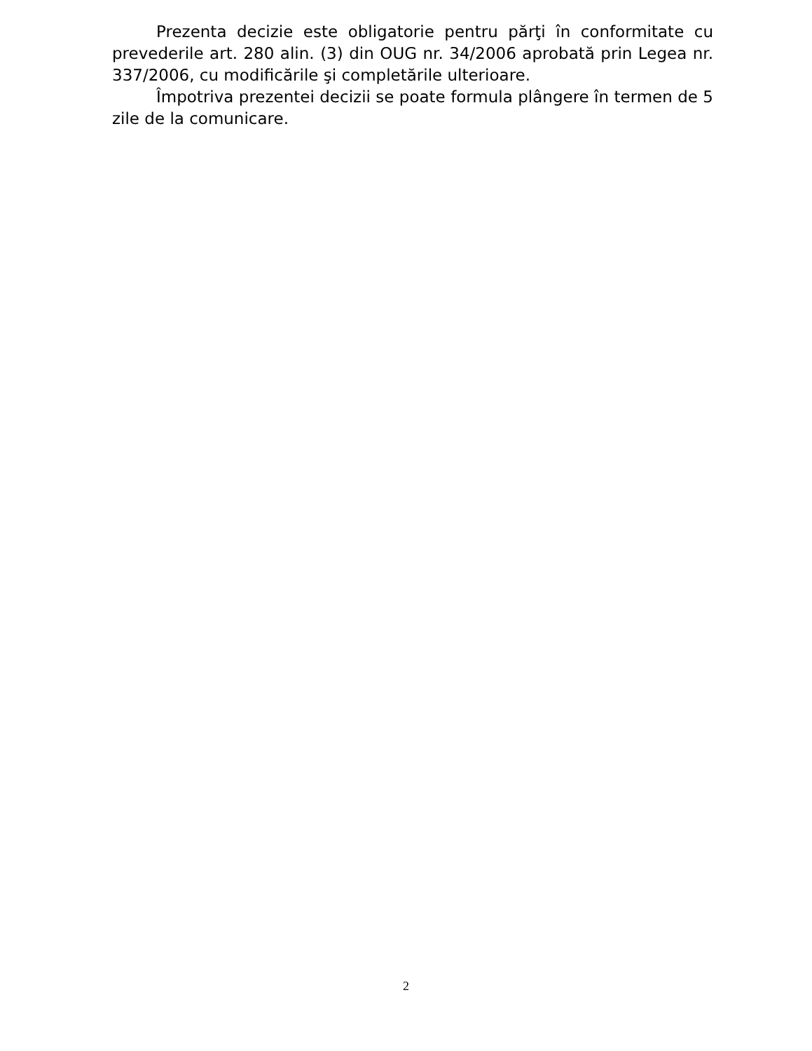Prezenta decizie este obligatorie pentru părţi în conformitate cu prevederile art. 280 alin. (3) din OUG nr. 34/2006 aprobată prin Legea nr. 337/2006, cu modificările şi completările ulterioare.
Împotriva prezentei decizii se poate formula plângere în termen de 5 zile de la comunicare.
2